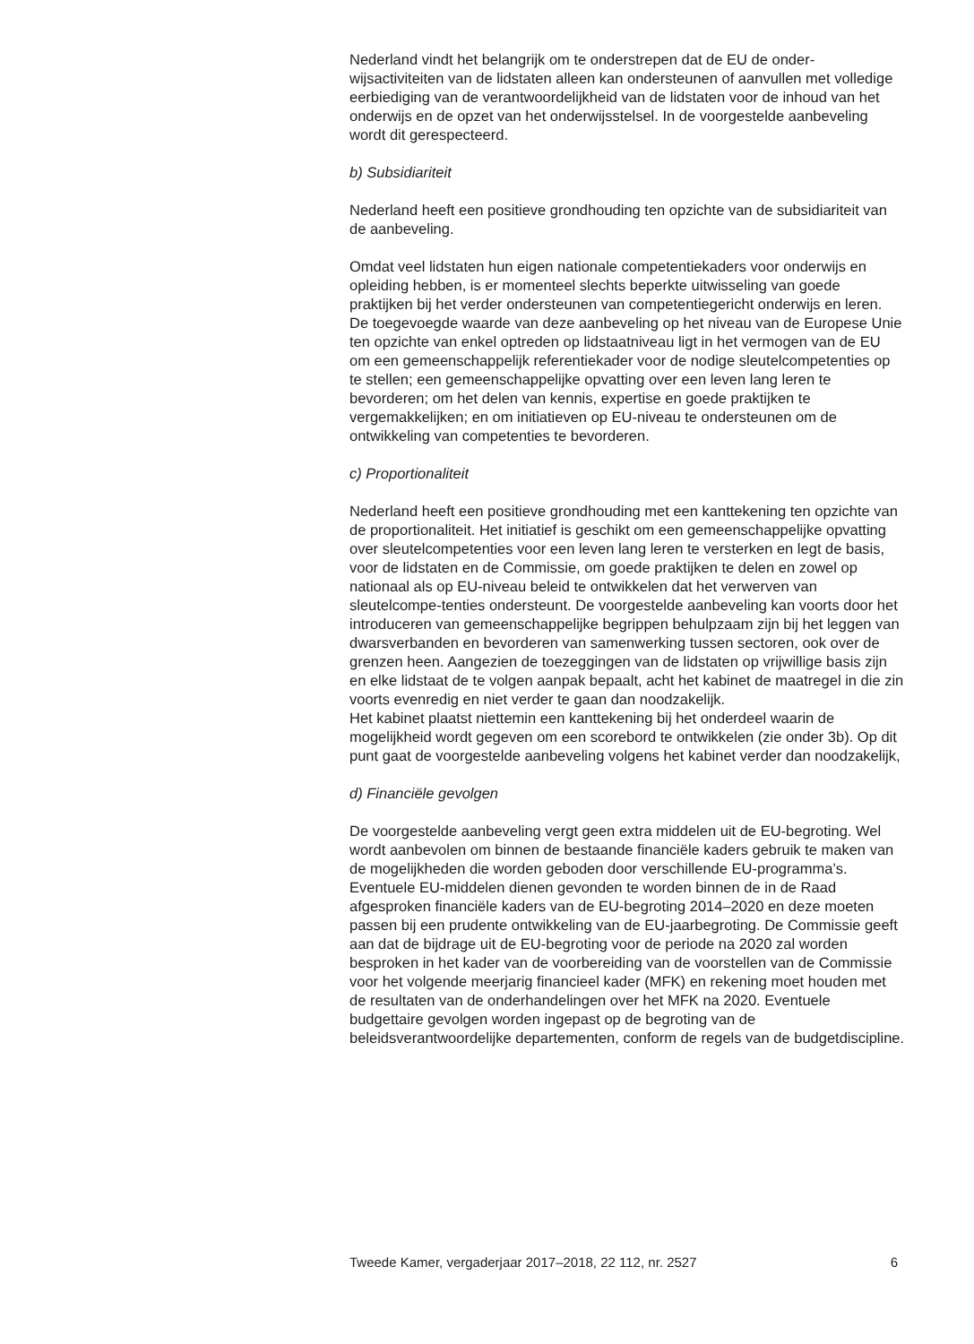Nederland vindt het belangrijk om te onderstrepen dat de EU de onder-wijsactiviteiten van de lidstaten alleen kan ondersteunen of aanvullen met volledige eerbiediging van de verantwoordelijkheid van de lidstaten voor de inhoud van het onderwijs en de opzet van het onderwijsstelsel. In de voorgestelde aanbeveling wordt dit gerespecteerd.
b) Subsidiariteit
Nederland heeft een positieve grondhouding ten opzichte van de subsidiariteit van de aanbeveling.
Omdat veel lidstaten hun eigen nationale competentiekaders voor onderwijs en opleiding hebben, is er momenteel slechts beperkte uitwisseling van goede praktijken bij het verder ondersteunen van competentiegericht onderwijs en leren. De toegevoegde waarde van deze aanbeveling op het niveau van de Europese Unie ten opzichte van enkel optreden op lidstaatniveau ligt in het vermogen van de EU om een gemeenschappelijk referentiekader voor de nodige sleutelcompetenties op te stellen; een gemeenschappelijke opvatting over een leven lang leren te bevorderen; om het delen van kennis, expertise en goede praktijken te vergemakkelijken; en om initiatieven op EU-niveau te ondersteunen om de ontwikkeling van competenties te bevorderen.
c) Proportionaliteit
Nederland heeft een positieve grondhouding met een kanttekening ten opzichte van de proportionaliteit. Het initiatief is geschikt om een gemeenschappelijke opvatting over sleutelcompetenties voor een leven lang leren te versterken en legt de basis, voor de lidstaten en de Commissie, om goede praktijken te delen en zowel op nationaal als op EU-niveau beleid te ontwikkelen dat het verwerven van sleutelcompe-tenties ondersteunt. De voorgestelde aanbeveling kan voorts door het introduceren van gemeenschappelijke begrippen behulpzaam zijn bij het leggen van dwarsverbanden en bevorderen van samenwerking tussen sectoren, ook over de grenzen heen. Aangezien de toezeggingen van de lidstaten op vrijwillige basis zijn en elke lidstaat de te volgen aanpak bepaalt, acht het kabinet de maatregel in die zin voorts evenredig en niet verder te gaan dan noodzakelijk.
Het kabinet plaatst niettemin een kanttekening bij het onderdeel waarin de mogelijkheid wordt gegeven om een scorebord te ontwikkelen (zie onder 3b). Op dit punt gaat de voorgestelde aanbeveling volgens het kabinet verder dan noodzakelijk,
d) Financiële gevolgen
De voorgestelde aanbeveling vergt geen extra middelen uit de EU-begroting. Wel wordt aanbevolen om binnen de bestaande financiële kaders gebruik te maken van de mogelijkheden die worden geboden door verschillende EU-programma’s. Eventuele EU-middelen dienen gevonden te worden binnen de in de Raad afgesproken financiële kaders van de EU-begroting 2014–2020 en deze moeten passen bij een prudente ontwikkeling van de EU-jaarbegroting. De Commissie geeft aan dat de bijdrage uit de EU-begroting voor de periode na 2020 zal worden besproken in het kader van de voorbereiding van de voorstellen van de Commissie voor het volgende meerjarig financieel kader (MFK) en rekening moet houden met de resultaten van de onderhandelingen over het MFK na 2020. Eventuele budgettaire gevolgen worden ingepast op de begroting van de beleidsverantwoordelijke departementen, conform de regels van de budgetdiscipline.
Tweede Kamer, vergaderjaar 2017–2018, 22 112, nr. 2527 6